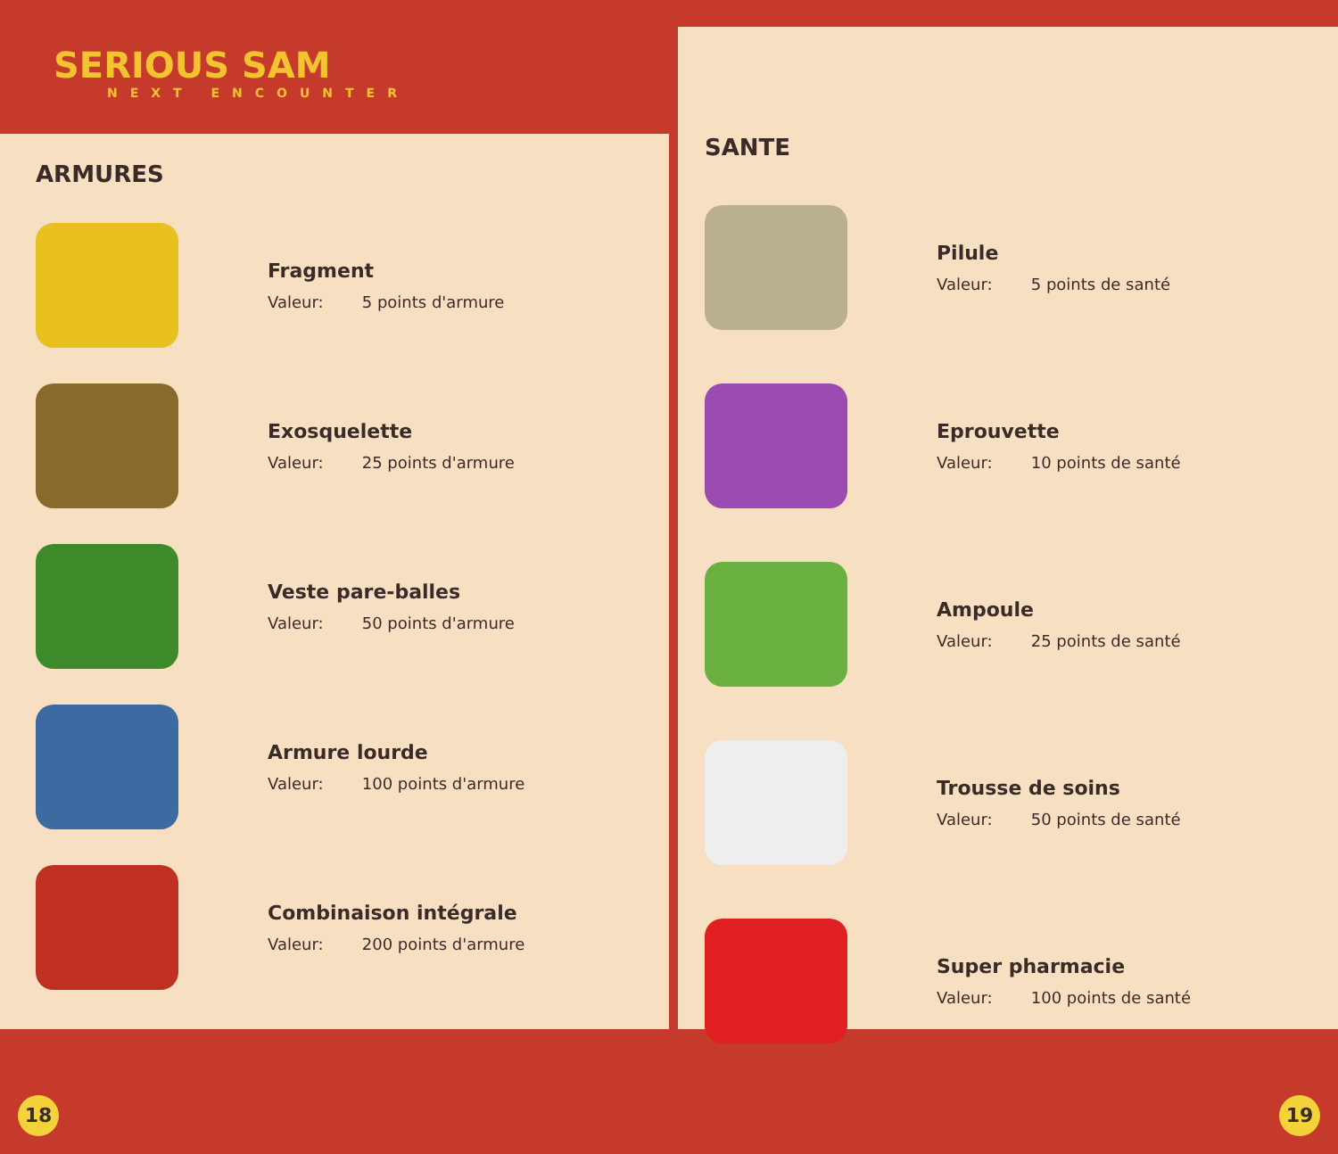SERIOUS SAM
NEXT ENCOUNTER
ARMURES
Fragment
Valeur: 5 points d'armure
Exosquelette
Valeur: 25 points d'armure
Veste pare-balles
Valeur: 50 points d'armure
Armure lourde
Valeur: 100 points d'armure
Combinaison intégrale
Valeur: 200 points d'armure
18
SANTE
Pilule
Valeur: 5 points de santé
Eprouvette
Valeur: 10 points de santé
Ampoule
Valeur: 25 points de santé
Trousse de soins
Valeur: 50 points de santé
Super pharmacie
Valeur: 100 points de santé
19